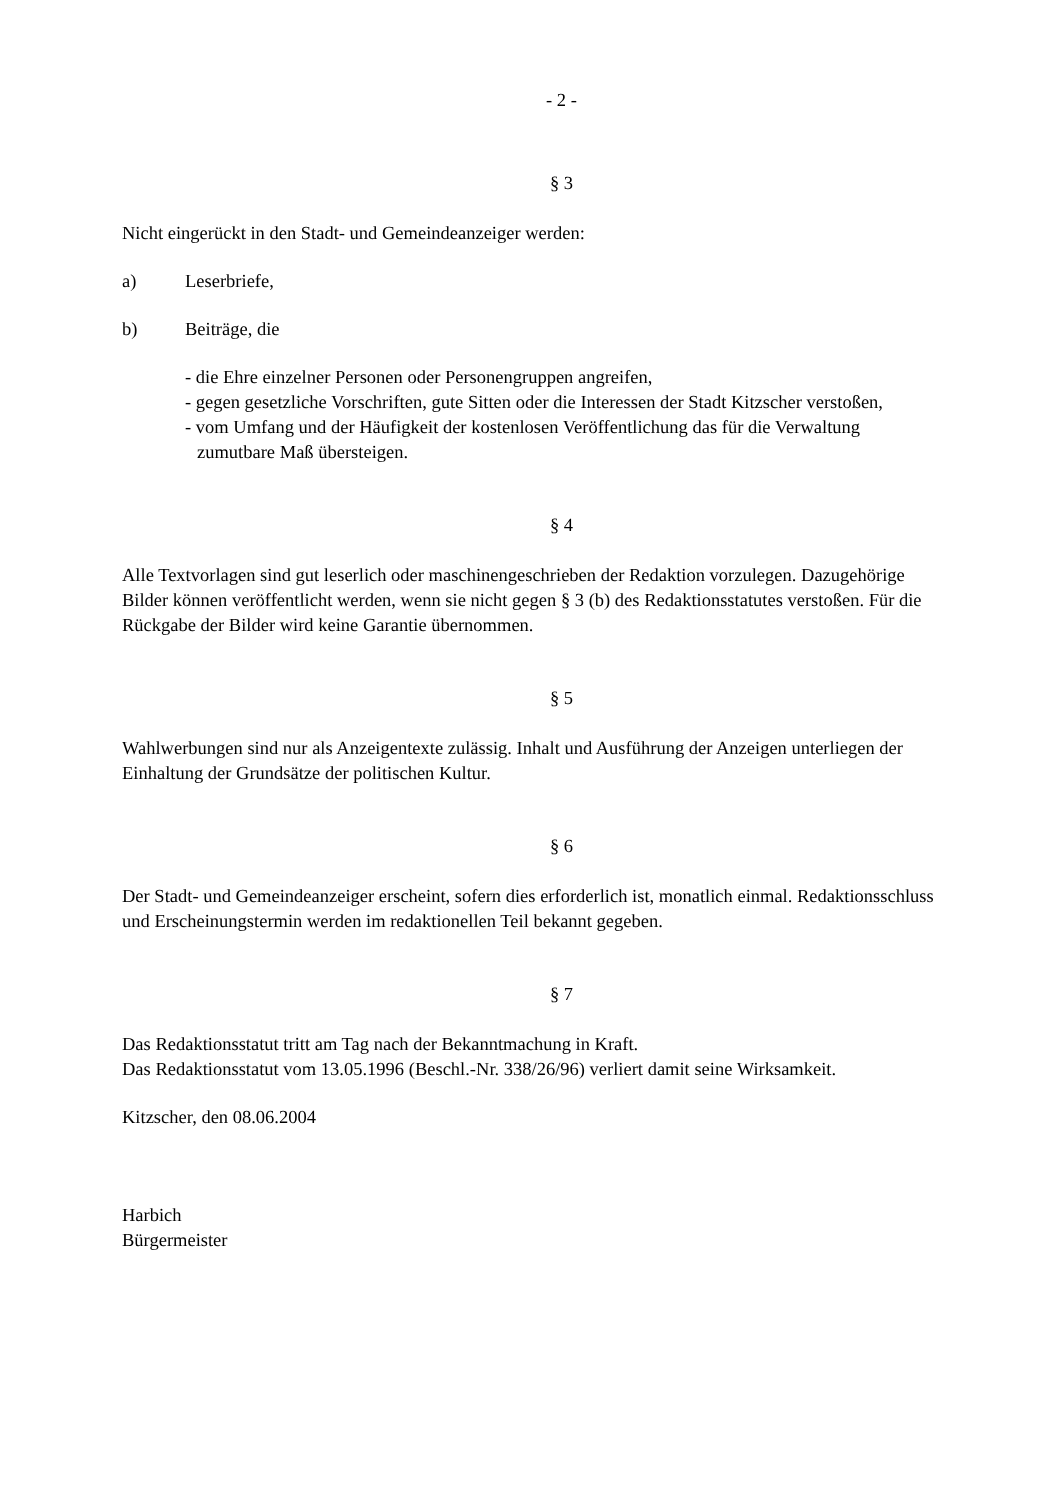- 2 -
§ 3
Nicht eingerückt in den Stadt- und Gemeindeanzeiger werden:
a) Leserbriefe,
b) Beiträge, die
- die Ehre einzelner Personen oder Personengruppen angreifen,
- gegen gesetzliche Vorschriften, gute Sitten oder die Interessen der Stadt Kitzscher verstoßen,
- vom Umfang und der Häufigkeit der kostenlosen Veröffentlichung das für die Verwaltung zumutbare Maß übersteigen.
§ 4
Alle Textvorlagen sind gut leserlich oder maschinengeschrieben der Redaktion vorzulegen. Dazugehörige Bilder können veröffentlicht werden, wenn sie nicht gegen § 3 (b) des Redaktionsstatutes verstoßen. Für die Rückgabe der Bilder wird keine Garantie übernommen.
§ 5
Wahlwerbungen sind nur als Anzeigentexte zulässig. Inhalt und Ausführung der Anzeigen unterliegen der Einhaltung der Grundsätze der politischen Kultur.
§ 6
Der Stadt- und Gemeindeanzeiger erscheint, sofern dies erforderlich ist, monatlich einmal. Redaktionsschluss und Erscheinungstermin werden im redaktionellen Teil bekannt gegeben.
§ 7
Das Redaktionsstatut tritt am Tag nach der Bekanntmachung in Kraft.
Das Redaktionsstatut vom 13.05.1996 (Beschl.-Nr. 338/26/96) verliert damit seine Wirksamkeit.
Kitzscher, den 08.06.2004
Harbich
Bürgermeister